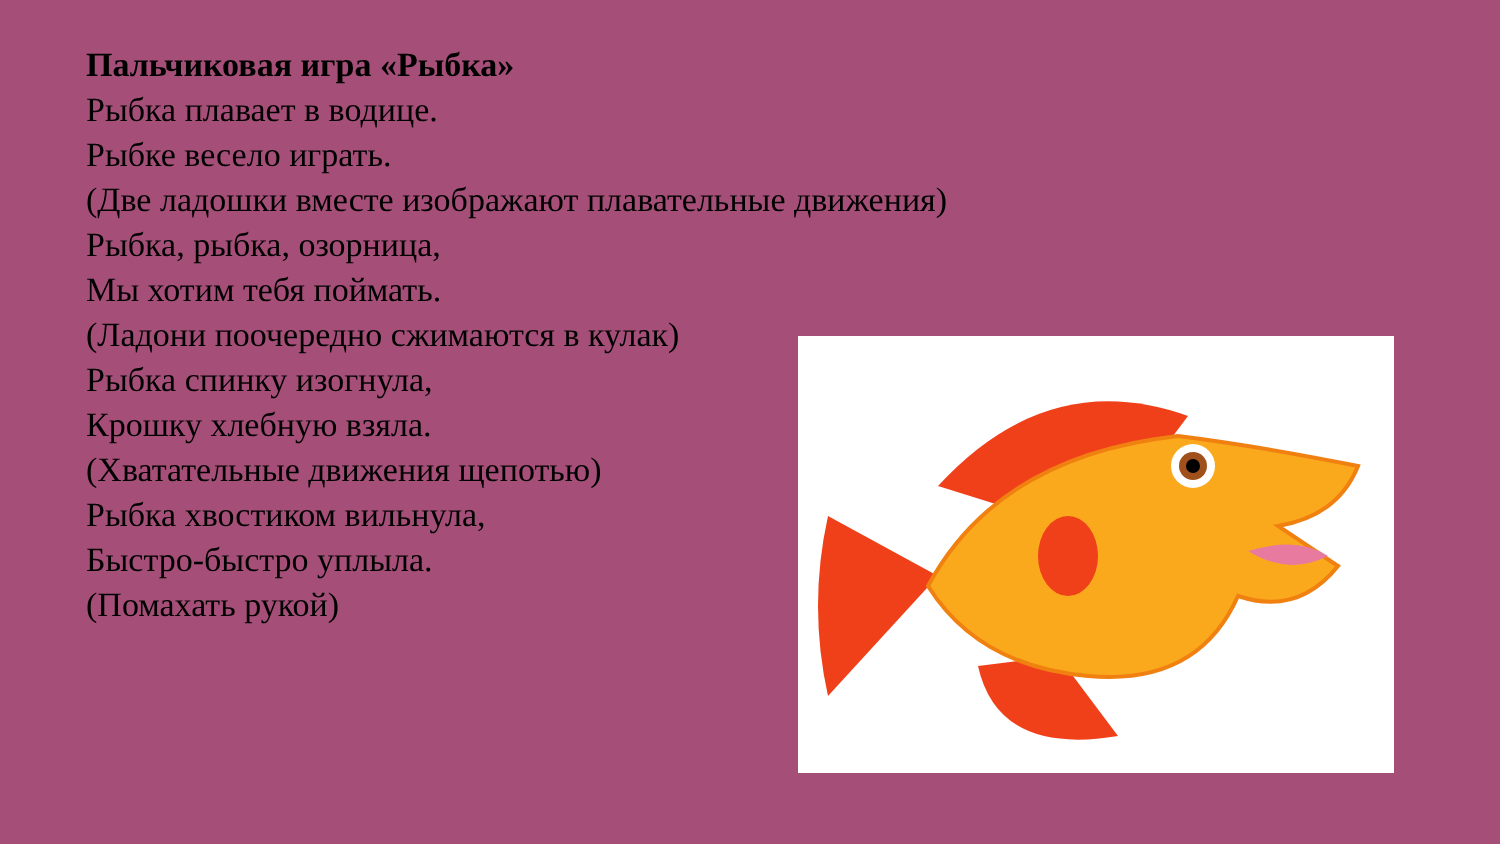Пальчиковая игра «Рыбка»
Рыбка плавает в водице.
Рыбке весело играть.
(Две ладошки вместе изображают плавательные движения)
Рыбка, рыбка, озорница,
Мы хотим тебя поймать.
(Ладони поочередно сжимаются в кулак)
Рыбка спинку изогнула,
Крошку хлебную взяла.
(Хватательные движения щепотью)
Рыбка хвостиком вильнула,
Быстро-быстро уплыла.
(Помахать рукой)